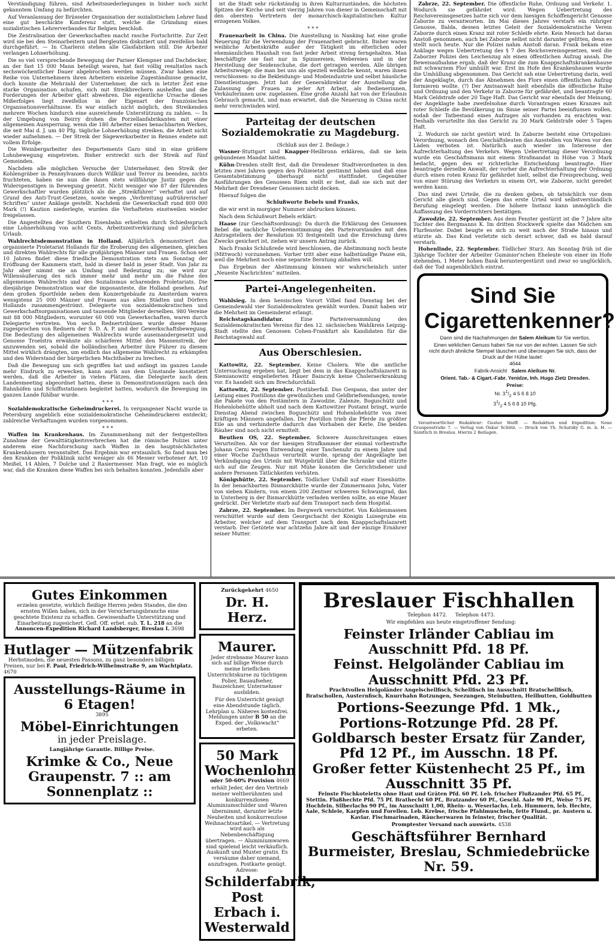Verständigung führen, sind Arbeitsniederlegungen in bisher noch nicht gekanntem Umfang zu befürchten.
Auf Veranlassung der Brüsseler Organisation der sozialistischen Lehrer fand eine gut beschickte Konferenz statt, welche die Gründung eines sozialistischen Lehrerverbandes für Belgien beschloß.
Die Zentralisation der Gewerkschaften macht rasche Fortschritte. Zur Zeit wird sie bei den Steinarbeitern und Bergleuten diskutiert und zweifellos bald durchgeführt. — In Charleroi stehen alle Glasfabriken still. Die Arbeiter verlangen Lohnerhöhung.
Die so viel versprechende Bewegung der Pariser Klempner und Dachdecker, an der fast 15 000 Mann beteiligt waren, hat fast völlig resultatlos nach sechswöchentlicher Dauer abgebrochen werden müssen. Zwar haben eine Reihe von Unternehmern ihren Arbeitern einzelne Zugeständnisse gemacht, doch konnte die Mehrzahl der Unternehmer, die sich in letzter Zeit eine starke Organisation schufen, sich mit Streikbrechern aushelfen und die Forderungen der Arbeiter glatt abwehren. Die eigentliche Ursache dieses Mißerfolges liegt zweifellos in der Eigenart der französischen Organisationsverhältnisse. Es war einfach nicht möglich, den Streikenden mehrere Wochen hindurch eine ausreichende Unterstützung zu zahlen. — In der Umgebung von Beirry drohen die Porzellanfabrikanten mit einer allgemeinen Aussperrung, wenn die 180 Arbeiter eines benachbarten Werkes, die seit Mai d. J. um 40 Pfg. tägliche Lohnerhöhung streiken, die Arbeit nicht wieder aufnehmen. — Der Streik der Sägewerkarbeiter in Rennes endete mit vollem Erfolge.
Die Weinbergarbeiter des Departements Garo sind in eine größere Lohnbewegung eingetreten. Bisher erstreckt sich der Streik auf fünf Gemeinden.
Nachdem alle möglichen Versuche der Unternehmer, den Streik der Kohlengräber in Pennsylvanien durch Willkür und Terror zu beenden, nichts fruchteten, haben sie nun die ihnen stets willfährige Justiz gegen die Widerspenstigen in Bewegung gesetzt. Nicht weniger wie 87 der führenden Gewerkschaftler wurden plötzlich als die „Streikführer“ verhaftet und auf Grund des Anti-Trust-Gesetzes, sowie wegen „Verbreitung aufrührerischer Schriften“ unter Anklage gestellt. Nachdem die Gewerkschaft rund 800 000 Mark (!) Kaution niederlegte, wurden die Verhafteten einstweilen wieder freigelassen.
Die Angestellten der Southern Eisenbahn erhielten durch Schiedsspruch eine Lohnerhöhung von acht Cents, Arbeitszeitverkürzung und jährlichen Urlaub.
Wahlrechtsdemonstration in Holland. Alljährlich demonstriert das organisierte Proletariat Hollands für die Eroberung des allgemeinen, gleichen und direkten Wahlrechts für alle großjährigen Männer und Frauen. Schon seit 10 Jahren findet diese friedliche Demonstration stets am Sonntag der Eröffnung der Kammern statt, bald in dieser bald in jener Stadt. Von Jahr zu Jahr aber nimmt sie an Umfang und Bedeutung zu; sie wird zur Willensäußerung des sich immer mehr und mehr um die Fahne des allgemeinen Wahlrechts und des Sozialismus scharenden Proletariats. Die diesjährige Demonstration war die imposanteste, die Holland gesehen. Auf dem großen Sportfelde neben dem Konzertgebäude zu Amsterdam waren wenigstens 25 000 Männer und Frauen aus allen Städten und Dörfern Hollands zusammengeströmt. Delegierte von sozialdemokratischen und Gewerkschaftsorganisationen und tausende Mitglieder derselben. 980 Vereine mit 88 000 Mitgliedern, worunter 60 000 von Gewerkschaften, waren durch Delegierte vertreten. Von sechs Rednertribünen wurde dieser Masse zugesprochen von Rednern der S. D. A. P. und der Gewerkschaftsbewegung. Die Bedeutung des allgemeinen Wahlrechts wurde auseinandergesetzt und Genosse Troelstra erwähnte als schärferes Mittel den Massenstreik, der anzuwenden sei, sobald die holländischen Arbeiter ihre Führer zu diesem Mittel wirklich drängten, um endlich das allgemeine Wahlrecht zu erkämpfen und den Widerstand der bürgerlichen Machthaber zu brechen.
Daß die Bewegung um sich gegriffen hat und anfängt im ganzen Lande mehr Eindruck zu erwecken, kann auch aus dem Umstande konstatiert werden, daß die Arbeiter in vielen Plätzen, die Delegierte nach dem Landesmeeting abgeordnet hatten, diese in Demonstrationszügen nach den Bahnhöfen und Schiffsstationen begleitet hatten, wodurch die Bewegung im ganzen Lande fühlbar wurde.
* * *
Sozialdemokratische Geheimdruckerei. In vergangener Nacht wurde in Petersburg angeblich eine sozialdemokratische Geheimdruckerei entdeckt; zahlreiche Verhaftungen wurden vorgenommen.
* * *
Waffen im Krankenhaus. Im Zusammenhang mit der festgestellten Zunahme der Gewalttätigkeitsverbrechen hat die römische Polizei unter anderem eine Nachforschung nach Waffen in den hauptsächlichsten Krankenhäusern veranstaltet. Das Ergebnis war erstaunlich. So fand man bei den Kranken der Poliklinik nicht weniger als 46 Messer verbotener Art, 10 Meißel, 14 Ahlen, 7 Dolche und 2 Rasiermesser. Man fragt, wie es möglich war, daß die Kranken diese Waffen bei sich behalten konnten. Jedenfalls aber
ist die Stadt sehr rückständig in ihren Kulturzuständen, die höchsten Spitzen der Kirche und seit vierzig Jahren von dieser in Gemeinschaft mit den obersten Vertretern der monarchisch-kapitalistischen Kultur erzogenen Volkes.
* * *
Frauenarbeit in China. Die Ausstellung in Nanking hat eine große Neuerung für die Verwendung der Frauenarbeit gebracht. Bisher waren weibliche Arbeitskräfte außer der Tätigkeit im elterlichen oder ehemännlichen Haushalt von fast jeder Arbeit streng ferngehalten. Man beschäftigte sie fast nur in Spinnereien, Webereien und in der Herstellung der Seidenschuhe, die dort getragen werden. Alle übrigen Arbeitszweige, die man bei uns als speziell weibliche kennt, waren ihnen verschlossen: so die Bekleidungs- und Modeindustrie und selbst häusliche Dienstleistungen. Jetzt hat der Generaldirektor der Ausstellung die Zulassung der Frauen zu jeder Art Arbeit, als Bedienerinnen, Verkäuferinnen usw. zugelassen. Eine große Anzahl hat von der Erlaubnis Gebrauch gemacht, und man erwartet, daß die Neuerung in China nicht mehr verschwinden wird.
Parteitag der deutschen Sozialdemokratie zu Magdeburg.
(Schluß aus der 2. Beilage.)
Wasner-Stuttgart und Knapper-Heilbronn erklären, daß sie kein gebundenes Mandat hätten.
Kühn-Dresden stellt fest, daß die Dresdener Stadtverordneten in den letzten zwei Jahren gegen den Polizeietat gestimmt haben und daß eine Gesamtabstimmung überhaupt nicht stattfindet. Gegenüber Ausführungen des Genossen Riem stellt er fest, daß sie sich mit der Mehrheit der Dresdener Genossen nicht decken.
Hierauf folgen die
Schlußworte Bebels und Franks,
die wir erst in morgiger Nummer abdrucken können.
Nach dem Schlußwort Bebels erklärt:
Haase (zur Geschäftsordnung): Da durch die Erklärung des Genossen Bebel die sachliche Uebereinstimmung des Parteivorstandes mit den Antragstellern der Resolution 93 festgestellt und die Erreichung ihres Zwecks gesichert ist, ziehen wir unsern Antrag zurück.
Nach Franks Schlußrede wird beschlossen, die Abstimmung noch heute (Mittwoch) vorzunehmen. Vorher tritt aber eine halbstündige Pause ein, weil die Mehrheit noch eine separate Beratung abhalten will.
Das Ergebnis der Abstimmung können wir wahrscheinlich unter „Neueste Nachrichten“ mitteilen.
Partei-Angelegenheiten.
Wahlsieg. In dem hessischen Vorort Vilbel fand Dienstag bei der Gemeindewahl vier Sozialdemokraten gewählt worden. Damit haben wir die Mehrheit im Gemeinderat erlangt.
Reichstagskandidatur. Eine Parteiversammlung des Sozialdemokratischen Vereins für den 12. sächsischen Wahlkreis Leipzig-Stadt stellte den Genossen Cohen-Frankfurt als Kandidaten für die Reichstagswahl auf.
Aus Oberschlesien.
Kattowitz, 22. September. Keine Cholera. Wie die amtliche Untersuchung ergeben hat, liegt bei dem in das Knappschaftslazarett in Siemianowitz eingelieferten Häuer Bainczyk keine Choleraerkrankung vor. Es handelt sich um Brechdurchfall.
Kattowitz, 22. September. Postüberfall. Das Gespann, das unter der Leitung eines Postillons die gewöhnlichen und Geldbriefsendungen, sowie die Pakete von den Postämtern in Zawodzie, Zalenze, Boguschütz und Hohenlohehütte abholt und nach dem Kattowitzer Postamt bringt, wurde Dienstag Abend zwischen Boguschütz und Hohenlohehütte von zwei kräftigen Männern angefallen. Der Postillon trieb die Pferde zu größter Eile an und verhinderte dadurch das Vorhaben der Kerle. Die beiden Räuber sind noch nicht ermittelt.
Beuthen OS, 22. September. Schwere Ausschreitungen eines Verurteilten. Als vor der hiesigen Strafkammer der einmal vorbestrafte Johann Cerni wegen Entwendung einer Taschenuhr zu einem Jahre und einer Woche Zuchthaus verurteilt wurde, sprang der Angeklagte bei Verkündigung des Urteils mit Wutgebrüll über die Schranke und stürzte sich auf die Zeugen. Nur mit Mühe konnten die Gerichtsdiener und andere Personen Tätlichkeiten verhüten.
Königshütte, 22. September. Tödlicher Unfall auf einer Eisenhütte. In der benachbarten Bismarckhütte wurde der Zimmermann John, Vater von sieben Kindern, von einem 200 Zentner schweren Schwungrad, das in Unterberg in der Bismarckhütte verladen werden sollte, an eine Mauer gedrückt. Der Verletzte starb auf dem Transport nach dem Hospital.
Zabrze, 22. September. Im Bergwerk verschüttet. Von Kohlenmassen verschüttet wurde auf dem Georgschacht der Königin Luisegrube ein Arbeiter, welcher auf dem Transport nach dem Knappschaftslazarett verstarb. Der Getötete war achtzehn Jahre alt und der einzige Ernährer seiner Mutter.
Zabrze, 22. September. Die öffentliche Ruhe, Ordnung und Verkehr. 1. Wodurch sie gefährdet wird. Wegen Uebertretung des Reichsvereinsgesetzes hatte sich vor dem hiesigen Schöffengericht Genosse Zaborze zu verantworten. Im Mai dieses Jahres verstarb ein rühriger Genosse, Balda, dessen letztes Geleit der Sozialdemokratische Verein Zaborze durch einen Kranz mit roter Schleife ehrte. Kein Mensch hat daran Anstoß genommen, auch bei Zaborze selbst nicht darunter gelitten, denn es stellt noch heute. Nur die Polizei nahm Anstoß daran. Frank bekam eine Anklage wegen Uebertretung des § 7 des Reichsvereinsgesetzes, weil die Zaborzer Polizei den Leichenzug als einen öffentlichen Aufzug ansah. Die Beweisaufnahme ergab, daß der Kranz die zum Knappschaftskrankenhause mit schwarzem Flor umhüllt war. Erst im Hofe des Krankenhauses wurde die Umhüllung abgenommen. Das Gericht sah eine Uebertretung darin, weil der Angeklagte, durch das Abnehmen des Flors einen öffentlichen Aufzug formieren wollte. (?) Der Amtsanwalt hielt ebenfalls die öffentliche Ruhe und Ordnung und den Verkehr in Zaborze für gefährdet, und beantragte 60 Mark Geldstrafe oder 20 Tage Haft. Das Gericht war ebenfalls der Meinung, der Angeklagte habe zweifelsohne durch Vorantragen eines Kranzes mit roter Schleife die Bevölkerung im Sinne seiner Partei beeinflussen wollen, sodaß der Tatbestand eines Aufzuges als vorhanden zu erachten war. Deshalb verurteilte ihn das Gericht zu 30 Mark Geldstrafe oder 5 Tagen Haft.
2. Wodurch sie nicht gestört wird. In Zaborze besteht eine Ortspolizei-Verordnung, wonach den Geschäftsleuten das Ausstellen von Waren vor den Läden verboten ist. Natürlich auch wieder im Interesse der Aufrechterhaltung des Verkehrs. Wegen Uebertretung dieser Verordnung wurde ein Geschäftsmann mit einem Strafmandat in Höhe von 3 Mark bedacht, gegen den er richterliche Entscheidung beantragte. Hier beantragte derselbe Anwalt, der vorher die Aufrechterhaltung der Ordnung durch einen roten Kranz für gefährdet hielt, selbst die Freisprechung, weil von einer Störung des Verkehrs in einem Ort, wie Zaborze, nicht geredet werden kann.
Das sind zwei Urteile, die zu denken geben, ob tatsächlich vor dem Gericht alle gleich sind. Gegen das erste Urteil wird selbstverständlich Berufung eingelegt werden. Die höhere Instanz kann unmöglich die Auffassung des Vorderrichters bestätigen.
Zawodzie, 22. September. Aus dem Fenster gestürzt ist die 7 Jahre alte Tochter des Bergmanns K. Im dritten Stockwerk spielte das Mädchen am Flurfenster. Dabei beugte es sich zu weit nach der Straße hinaus und stürzte ab. Das Kind verletzte sich derart schwer, daß es bald darauf verstarb.
Hohenlinde, 22. September. Tödlicher Sturz. Am Sonntag früh ist die 3jährige Tochter der Arbeiter Guminior'schen Eheleute von einer im Hofe stehenden, 1 Meter hohen Bank heruntergestürzt und zwar so unglücklich, daß der Tod augenblicklich eintrat.
Sind Sie Cigarettenkenner?
Dann sind die Nachahmungen der Salem Aleikum für Sie wertlos.
Einen wirklichen Genuss haben Sie nur von der echten. Lassen Sie sich nicht durch ähnliche Stempel täuschen und überzeugen Sie sich, dass der Druck auf der Hülse lautet:
4644
Fabrik-Ansicht Salem Aleikum Nr.
Orient. Tab.- & Cigart.-Fabr. Yenidze, Inh. Hugo Zietz Dresden.
Preise:
Nr. 31/2 4 5 6 8 10
31/2 4 5 6 8 10 Pfg.
Verantwortlicher Redakteur: Gustav Wolff. — Redaktion und Expedition: Neue Graupenstraße 7. — Verlag von Oskar Schütz. — Druck von Th. Schatzky G. m. b. H. — Sämtlich in Breslau. Hierzu 2 Beilagen.
Gutes Einkommen
erzielen gesetzte, wirklich fleißige Herren jeden Standes, die den ernsten Willen haben, sich in der Versicherungsbranche eine geachtete Existenz zu schaffen. Gewissenhafte Unterstützung und Einarbeitung zugesichert. Gefl. Off. erbet. sub. T. L. 218 an die Annoncen-Expedition Richard Landsberger, Breslau I. 3698
Hutlager — Mützenfabrik
Herbstmoden, die neuesten Fassons, zu ganz besonders billigen Preisen, nur bei F. Paul, Friedrich-Wilhelmstraße 9, am Wachtplatz. 4670
Ausstellungs-Räume in 6 Etagen!
3895
Möbel-Einrichtungen
in jeder Preislage.
Langjährige Garantie. Billige Preise.
Krimke & Co., Neue Graupenstr. 7 :: am Sonnenplatz ::
Zurückgekehrt 4650
Dr. H. Herz.
Maurer.
Jeder strebsame Maurer kann sich auf billige Weise durch meine brieflichen Unterrichtskurse zu tüchtigem Polier, Bauaufseher, Bauzeichner, Unternehmer ausbilden.
Für den Unterricht genügt eine Abendstunde täglich. Lehrplan u. Näheres kostenfrei. Meldungen unter B 50 an die Exped. der „Volkswacht“ erbeten.
50 Mark Wochenlohn
oder 50-60% Provision 4669
erhält Jeder, der den Vertrieb meiner weltberühmten und konkurrenzlosen Aluminiumschilder und -Waren übernimmt, darunter letzte Neuheiten und konkurrenzlose Weihnachtsartikel. — Vertretung wird auch als Nebenbeschäftigung übertragen. — Aluminiumwaren sind spielend leicht verkäuflich. Auskunft und Muster gratis. Es versäume daher niemand, anzufragen. Postkarte genügt. Adresse:
Schilderfabrik, Post Erbach i. Westerwald
Breslauer Fischhallen
Telephon 4472. Telephon 4473.
Wir empfehlen aus heute eingetroffener Sendung:
Feinster Irländer Cabliau im Ausschnitt Pfd. 18 Pf.
Feinst. Helgoländer Cabliau im Ausschnitt Pfd. 23 Pf.
Prachtvollen Helgoländer Angelschellfisch, Schellfisch im Ausschnitt Bratschellfisch, Bratschollen, Austernfisch, Knurrhahn Rotzungen, Seezungen, Steinbutten, Heilbutten, Goldbutten
Portions-Seezunge Pfd. 1 Mk., Portions-Rotzunge Pfd. 28 Pf.
Goldbarsch bester Ersatz für Zander, Pfd 12 Pf., im Ausschn. 18 Pf.
Großer fetter Küstenhecht 25 Pf., im Ausschnitt 35 Pf.
Feinste Fischkoteletts ohne Haut und Gräten Pfd. 60 Pf. Leb. frischer Flußzander Pfd. 65 Pf., Stettin. Flußhechte Pfd. 75 Pf. Brathecht 60 Pf., Bratzander 60 Pf., Geschl. Aale 90 Pf., Welse 75 Pf. Hochfein. Silberlachs 90 Pf., im Ausschnitt 1,00, Rhein- u. Weserlachs. Leb. Hummern, leb. Hechte, Aale, Schleie, Karpfen und Forellen. Leb. Krebse, frische Pfahlmuscheln, fette Flund., pr. Austern u. Kaviar. Fischmarinaden, Räucherwaren in feinster, frischer Qualität.
Promptester Versand nach auswärts. 4538
Geschäftsführer Bernhard Burmeister, Breslau, Schmiedebrücke Nr. 59.